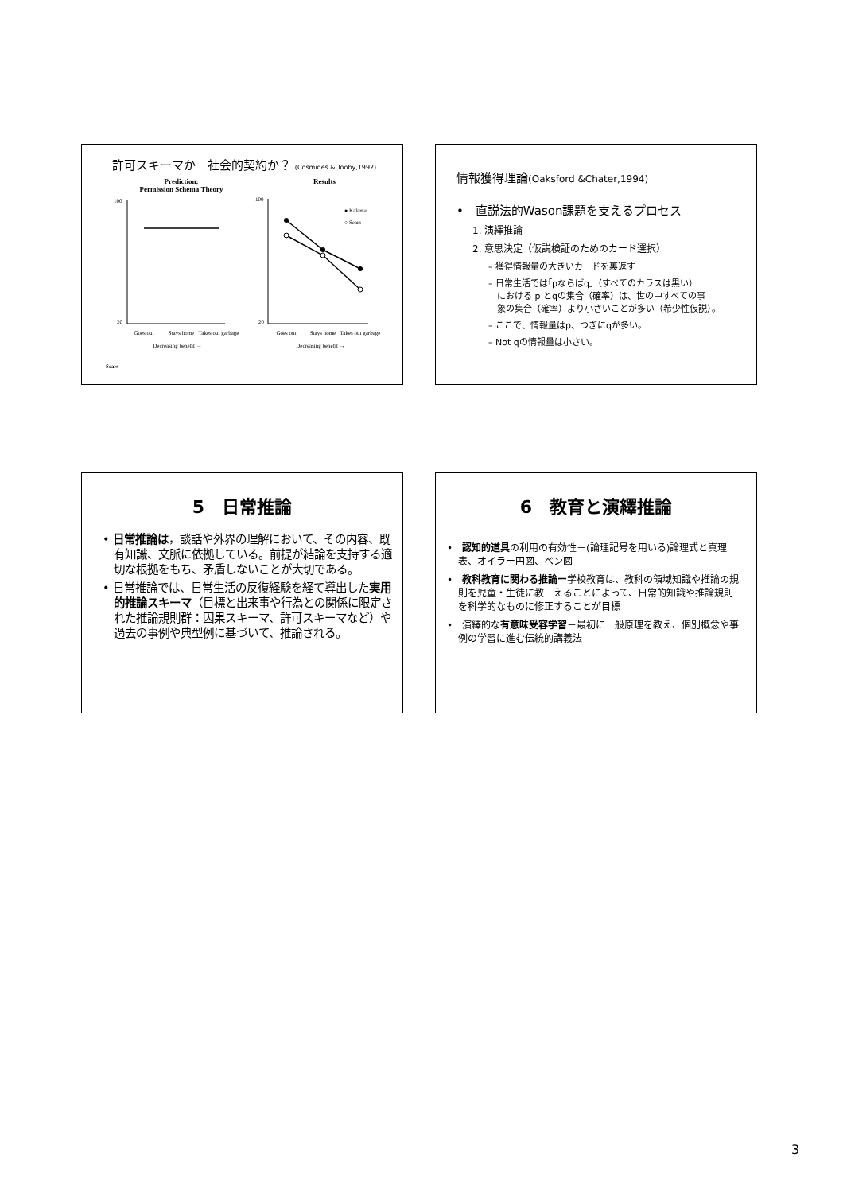許可スキーマか　社会的契約か？ (Cosmides & Tooby,1992)
Prediction:
Permission Schema Theory
Results
100
20
Goes out
Stays home
Takes out garbage
Decreasing benefit →
Sears
100
20
● Kalama
○ Sears
Goes out
Stays home
Takes out garbage
Decreasing benefit →
情報獲得理論(Oaksford &Chater,1994)
•　直説法的Wason課題を支えるプロセス
1. 演繹推論
2. 意思決定（仮説検証のためのカード選択）
– 獲得情報量の大きいカードを裏返す
– 日常生活では｢pならばq｣（すべてのカラスは黒い）
　における p とqの集合（確率）は、世の中すべての事
　象の集合（確率）より小さいことが多い（希少性仮説）。
– ここで、情報量はp、つぎにqが多い。
– Not qの情報量は小さい。
5　日常推論
• 日常推論は，談話や外界の理解において、その内容、既有知識、文脈に依拠している。前提が結論を支持する適切な根拠をもち、矛盾しないことが大切である。
• 日常推論では、日常生活の反復経験を経て導出した実用的推論スキーマ（目標と出来事や行為との関係に限定された推論規則群：因果スキーマ、許可スキーマなど）や過去の事例や典型例に基づいて、推論される。
6　教育と演繹推論
•　認知的道具の利用の有効性－(論理記号を用いる)論理式と真理表、オイラー円図、ベン図
•　教科教育に関わる推論ー学校教育は、教科の領域知識や推論の規則を児童・生徒に教　えることによって、日常的知識や推論規則を科学的なものに修正することが目標
•　演繹的な有意味受容学習－最初に一般原理を教え、個別概念や事例の学習に進む伝統的講義法
3